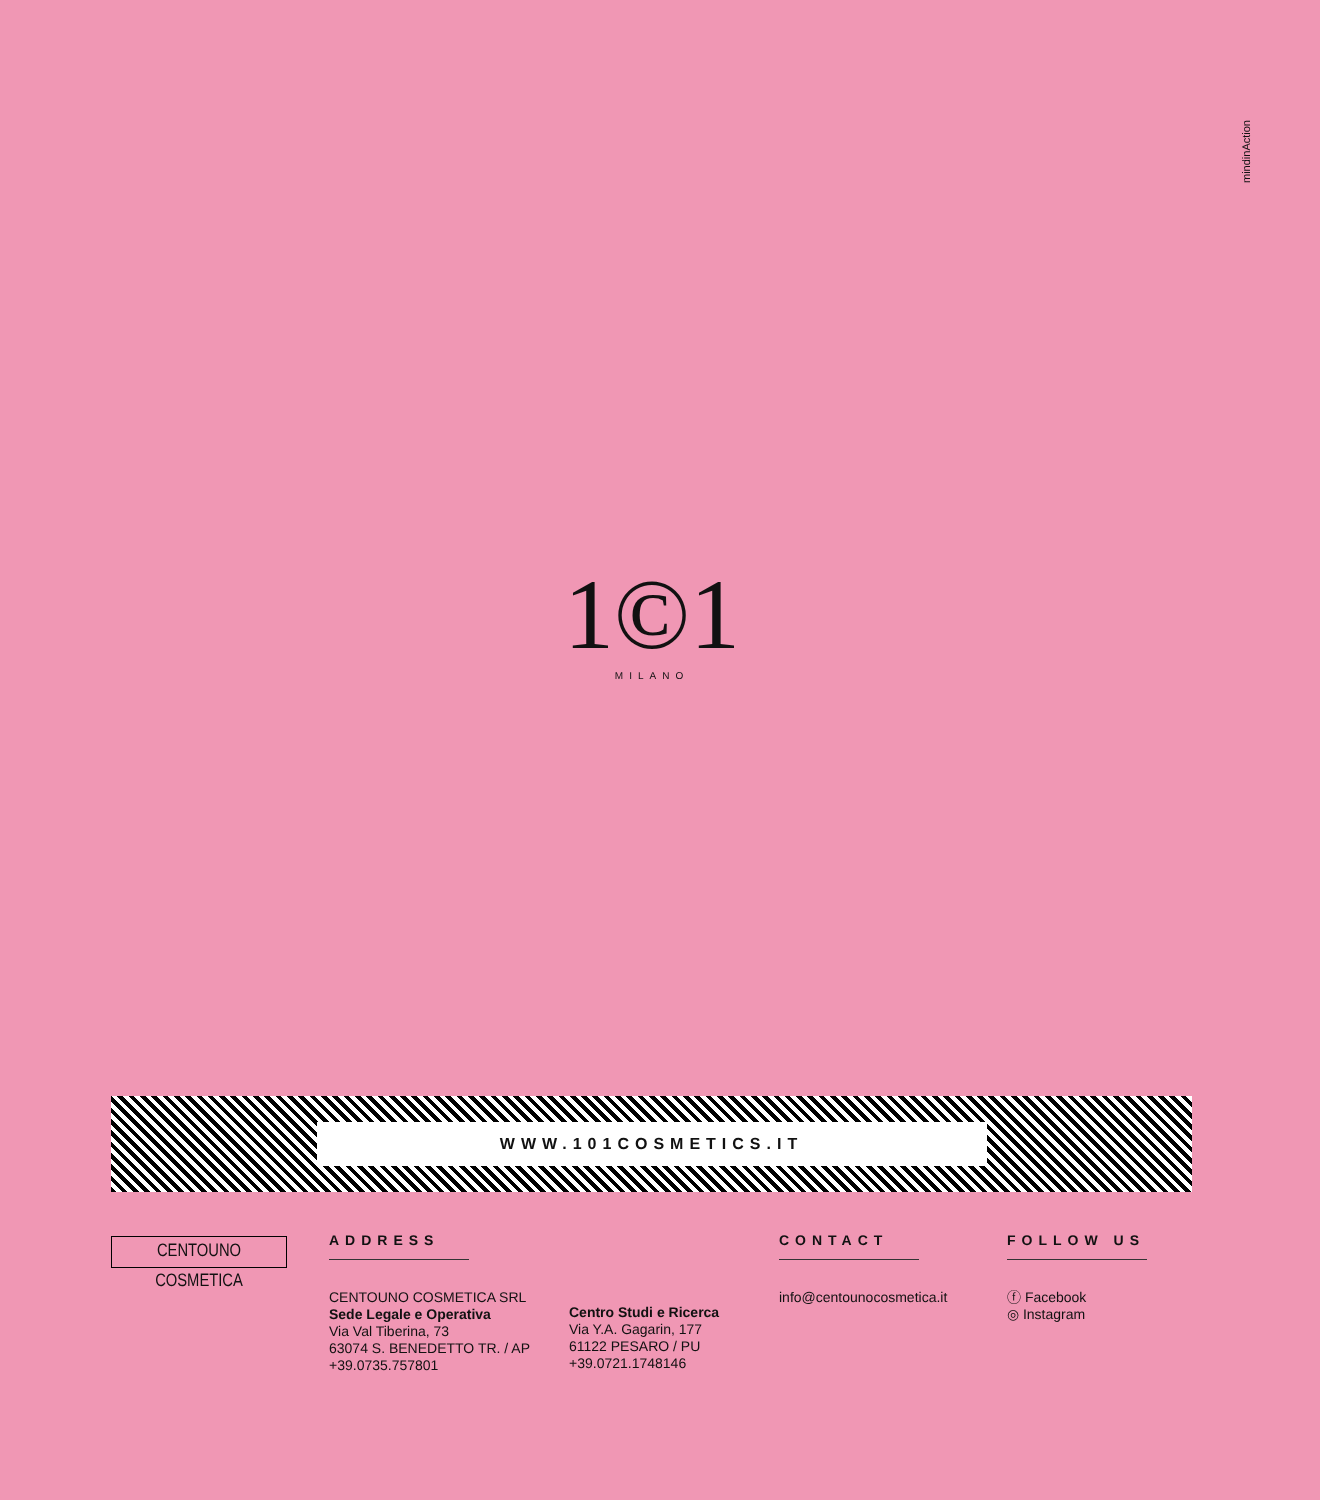mindinAction
1©1
MILANO
WWW.101COSMETICS.IT
CENTOUNO COSMETICA
ADDRESS
CENTOUNO COSMETICA SRL
Sede Legale e Operativa
Via Val Tiberina, 73
63074 S. BENEDETTO TR. / AP
+39.0735.757801
Centro Studi e Ricerca
Via Y.A. Gagarin, 177
61122 PESARO / PU
+39.0721.1748146
CONTACT
info@centounocosmetica.it
FOLLOW US
ⓕ Facebook
◎ Instagram